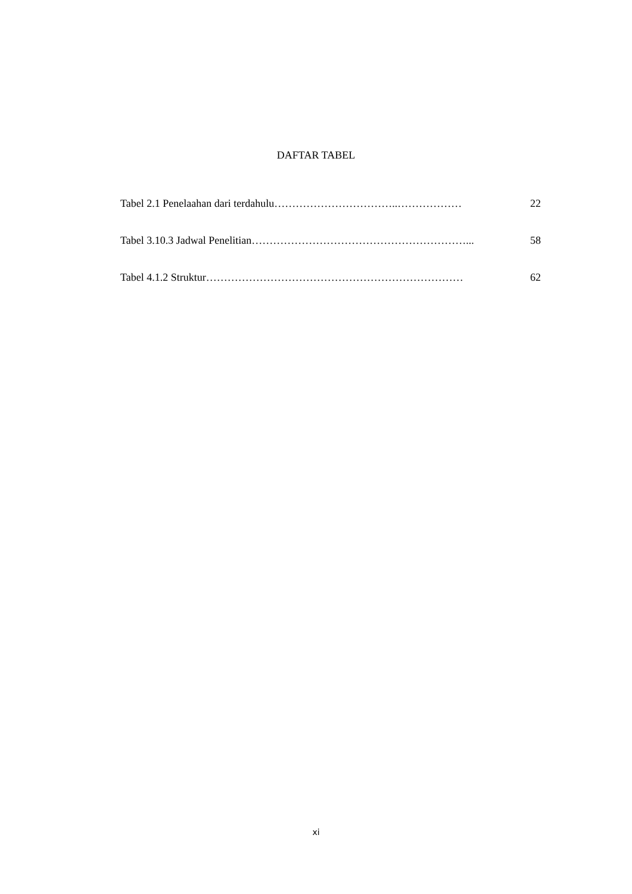DAFTAR TABEL
Tabel 2.1 Penelaahan dari terdahulu ……………………………..……………… 22
Tabel 3.10.3 Jadwal Penelitian ……………………………………………………... 58
Tabel 4.1.2 Struktur ……………………………………………………………… 62
xi